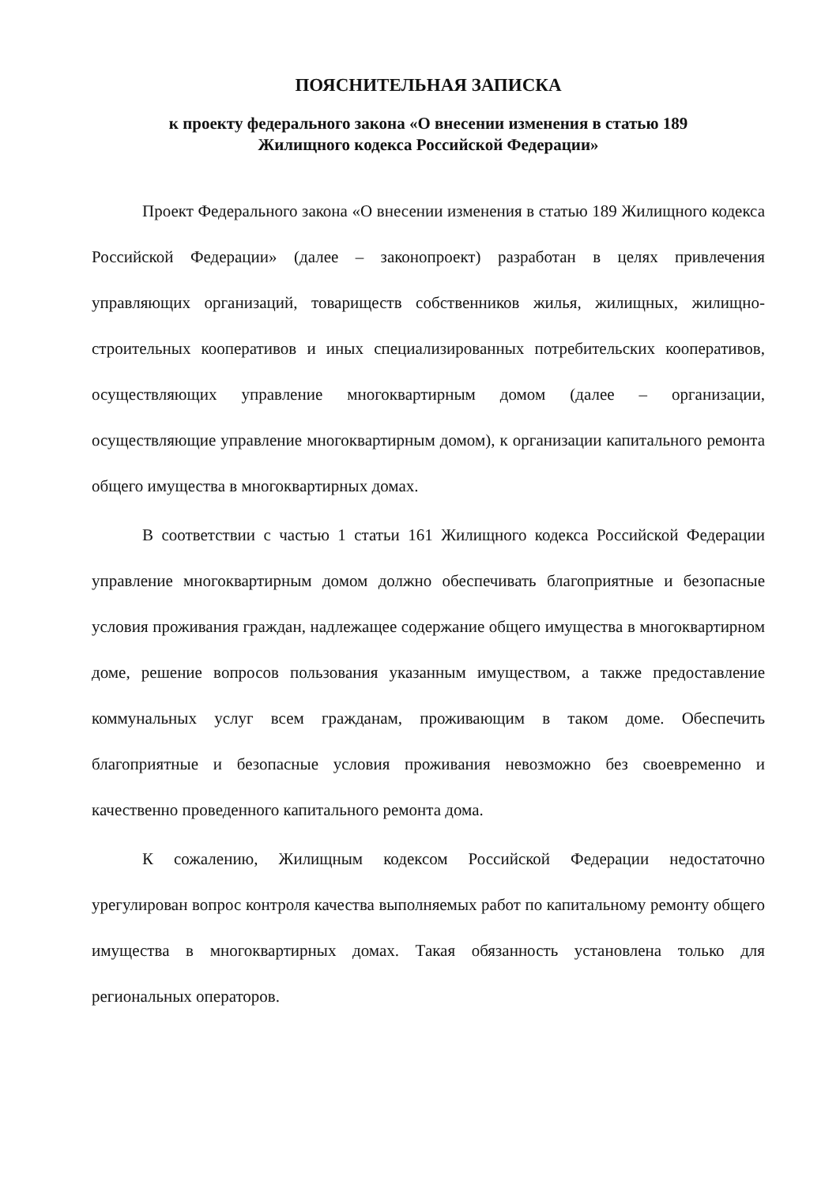ПОЯСНИТЕЛЬНАЯ ЗАПИСКА
к проекту федерального закона «О внесении изменения в статью 189
Жилищного кодекса Российской Федерации»
Проект Федерального закона «О внесении изменения в статью 189 Жилищного кодекса Российской Федерации» (далее – законопроект) разработан в целях привлечения управляющих организаций, товариществ собственников жилья, жилищных, жилищно-строительных кооперативов и иных специализированных потребительских кооперативов, осуществляющих управление многоквартирным домом (далее – организации, осуществляющие управление многоквартирным домом), к организации капитального ремонта общего имущества в многоквартирных домах.
В соответствии с частью 1 статьи 161 Жилищного кодекса Российской Федерации управление многоквартирным домом должно обеспечивать благоприятные и безопасные условия проживания граждан, надлежащее содержание общего имущества в многоквартирном доме, решение вопросов пользования указанным имуществом, а также предоставление коммунальных услуг всем гражданам, проживающим в таком доме. Обеспечить благоприятные и безопасные условия проживания невозможно без своевременно и качественно проведенного капитального ремонта дома.
К сожалению, Жилищным кодексом Российской Федерации недостаточно урегулирован вопрос контроля качества выполняемых работ по капитальному ремонту общего имущества в многоквартирных домах. Такая обязанность установлена только для региональных операторов.